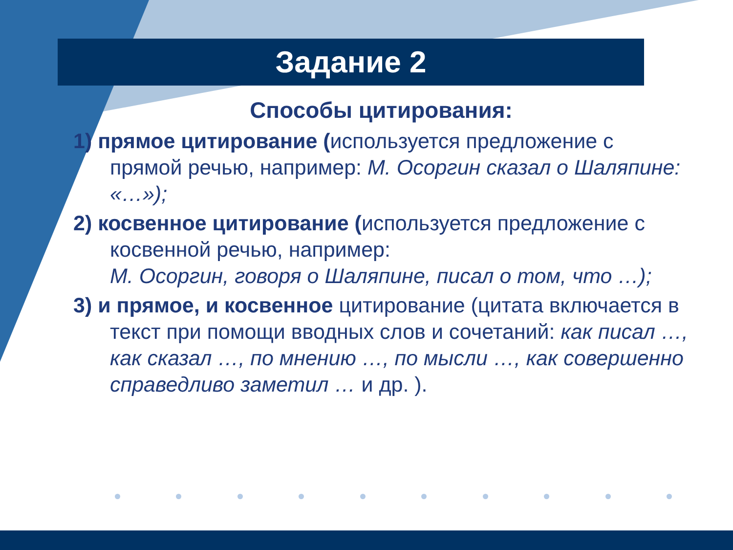Задание 2
Способы цитирования:
1) прямое цитирование (используется предложение с прямой речью, например: М. Осоргин сказал о Шаляпине: «…»);
2) косвенное цитирование (используется предложение с косвенной речью, например:
М. Осоргин, говоря о Шаляпине, писал о том, что …);
3) и прямое, и косвенное цитирование (цитата включается в текст при помощи вводных слов и сочетаний: как писал …, как сказал …, по мнению …, по мысли …, как совершенно справедливо заметил … и др. ).